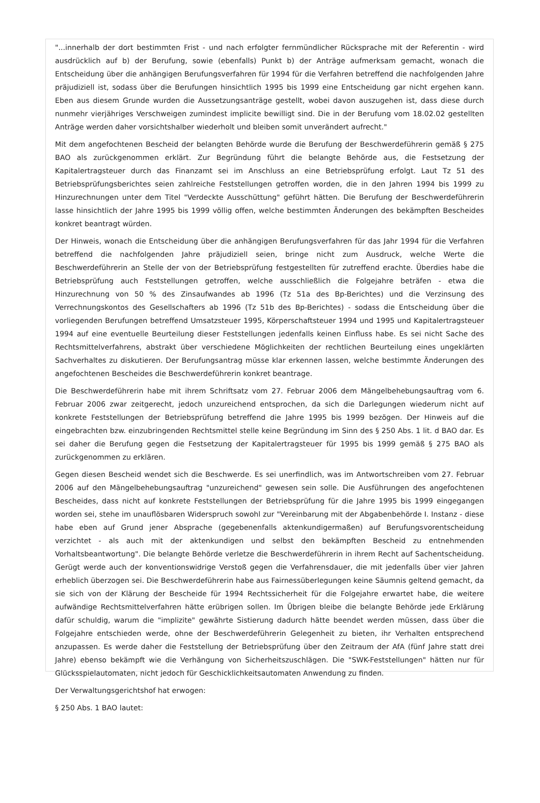"...innerhalb der dort bestimmten Frist - und nach erfolgter fernmündlicher Rücksprache mit der Referentin - wird ausdrücklich auf b) der Berufung, sowie (ebenfalls) Punkt b) der Anträge aufmerksam gemacht, wonach die Entscheidung über die anhängigen Berufungsverfahren für 1994 für die Verfahren betreffend die nachfolgenden Jahre präjudiziell ist, sodass über die Berufungen hinsichtlich 1995 bis 1999 eine Entscheidung gar nicht ergehen kann. Eben aus diesem Grunde wurden die Aussetzungsanträge gestellt, wobei davon auszugehen ist, dass diese durch nunmehr vierjähriges Verschweigen zumindest implicite bewilligt sind. Die in der Berufung vom 18.02.02 gestellten Anträge werden daher vorsichtshalber wiederholt und bleiben somit unverändert aufrecht."
Mit dem angefochtenen Bescheid der belangten Behörde wurde die Berufung der Beschwerdeführerin gemäß § 275 BAO als zurückgenommen erklärt. Zur Begründung führt die belangte Behörde aus, die Festsetzung der Kapitalertragsteuer durch das Finanzamt sei im Anschluss an eine Betriebsprüfung erfolgt. Laut Tz 51 des Betriebsprüfungsberichtes seien zahlreiche Feststellungen getroffen worden, die in den Jahren 1994 bis 1999 zu Hinzurechnungen unter dem Titel "Verdeckte Ausschüttung" geführt hätten. Die Berufung der Beschwerdeführerin lasse hinsichtlich der Jahre 1995 bis 1999 völlig offen, welche bestimmten Änderungen des bekämpften Bescheides konkret beantragt würden.
Der Hinweis, wonach die Entscheidung über die anhängigen Berufungsverfahren für das Jahr 1994 für die Verfahren betreffend die nachfolgenden Jahre präjudiziell seien, bringe nicht zum Ausdruck, welche Werte die Beschwerdeführerin an Stelle der von der Betriebsprüfung festgestellten für zutreffend erachte. Überdies habe die Betriebsprüfung auch Feststellungen getroffen, welche ausschließlich die Folgejahre beträfen - etwa die Hinzurechnung von 50 % des Zinsaufwandes ab 1996 (Tz 51a des Bp-Berichtes) und die Verzinsung des Verrechnungskontos des Gesellschafters ab 1996 (Tz 51b des Bp-Berichtes) - sodass die Entscheidung über die vorliegenden Berufungen betreffend Umsatzsteuer 1995, Körperschaftsteuer 1994 und 1995 und Kapitalertragsteuer 1994 auf eine eventuelle Beurteilung dieser Feststellungen jedenfalls keinen Einfluss habe. Es sei nicht Sache des Rechtsmittelverfahrens, abstrakt über verschiedene Möglichkeiten der rechtlichen Beurteilung eines ungeklärten Sachverhaltes zu diskutieren. Der Berufungsantrag müsse klar erkennen lassen, welche bestimmte Änderungen des angefochtenen Bescheides die Beschwerdeführerin konkret beantrage.
Die Beschwerdeführerin habe mit ihrem Schriftsatz vom 27. Februar 2006 dem Mängelbehebungsauftrag vom 6. Februar 2006 zwar zeitgerecht, jedoch unzureichend entsprochen, da sich die Darlegungen wiederum nicht auf konkrete Feststellungen der Betriebsprüfung betreffend die Jahre 1995 bis 1999 bezögen. Der Hinweis auf die eingebrachten bzw. einzubringenden Rechtsmittel stelle keine Begründung im Sinn des § 250 Abs. 1 lit. d BAO dar. Es sei daher die Berufung gegen die Festsetzung der Kapitalertragsteuer für 1995 bis 1999 gemäß § 275 BAO als zurückgenommen zu erklären.
Gegen diesen Bescheid wendet sich die Beschwerde. Es sei unerfindlich, was im Antwortschreiben vom 27. Februar 2006 auf den Mängelbehebungsauftrag "unzureichend" gewesen sein solle. Die Ausführungen des angefochtenen Bescheides, dass nicht auf konkrete Feststellungen der Betriebsprüfung für die Jahre 1995 bis 1999 eingegangen worden sei, stehe im unauflösbaren Widerspruch sowohl zur "Vereinbarung mit der Abgabenbehörde I. Instanz - diese habe eben auf Grund jener Absprache (gegebenenfalls aktenkundigermaßen) auf Berufungsvorentscheidung verzichtet - als auch mit der aktenkundigen und selbst den bekämpften Bescheid zu entnehmenden Vorhaltsbeantwortung". Die belangte Behörde verletze die Beschwerdeführerin in ihrem Recht auf Sachentscheidung. Gerügt werde auch der konventionswidrige Verstoß gegen die Verfahrensdauer, die mit jedenfalls über vier Jahren erheblich überzogen sei. Die Beschwerdeführerin habe aus Fairnessüberlegungen keine Säumnis geltend gemacht, da sie sich von der Klärung der Bescheide für 1994 Rechtssicherheit für die Folgejahre erwartet habe, die weitere aufwändige Rechtsmittelverfahren hätte erübrigen sollen. Im Übrigen bleibe die belangte Behörde jede Erklärung dafür schuldig, warum die "implizite" gewährte Sistierung dadurch hätte beendet werden müssen, dass über die Folgejahre entschieden werde, ohne der Beschwerdeführerin Gelegenheit zu bieten, ihr Verhalten entsprechend anzupassen. Es werde daher die Feststellung der Betriebsprüfung über den Zeitraum der AfA (fünf Jahre statt drei Jahre) ebenso bekämpft wie die Verhängung von Sicherheitszuschlägen. Die "SWK-Feststellungen" hätten nur für Glücksspielautomaten, nicht jedoch für Geschicklichkeitsautomaten Anwendung zu finden.
Der Verwaltungsgerichtshof hat erwogen:
§ 250 Abs. 1 BAO lautet: